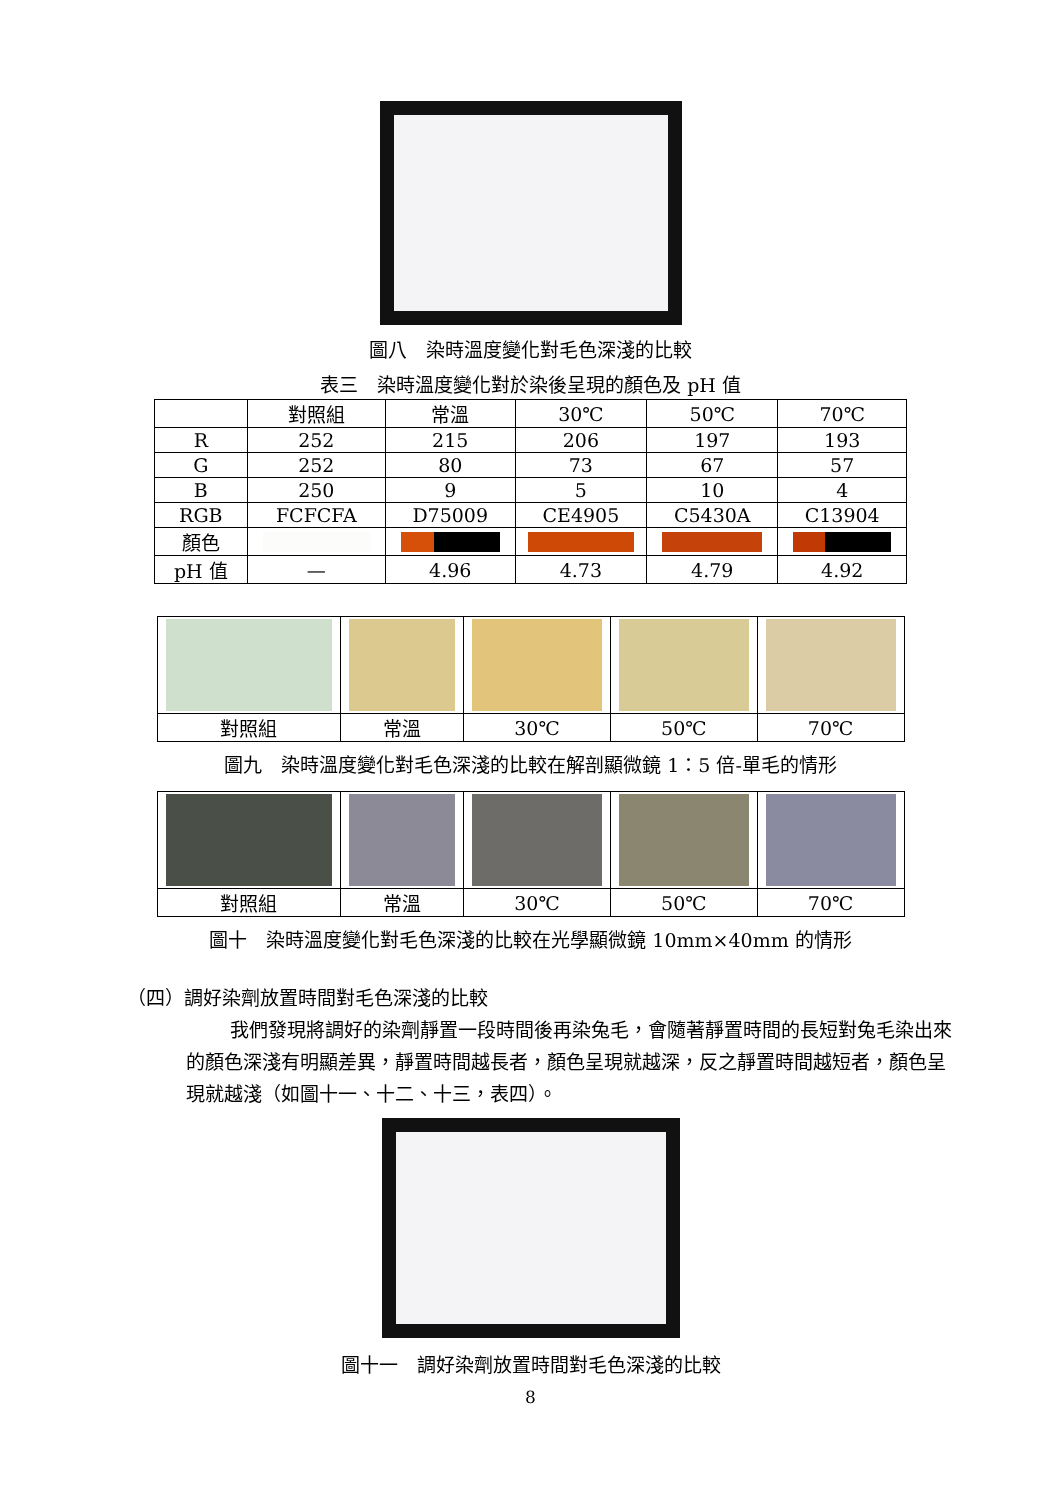圖八　染時溫度變化對毛色深淺的比較
表三　染時溫度變化對於染後呈現的顏色及 pH 值
| | 對照組 | 常溫 | 30℃ | 50℃ | 70℃ |
| --- | --- | --- | --- | --- | --- |
| R | 252 | 215 | 206 | 197 | 193 |
| G | 252 | 80 | 73 | 67 | 57 |
| B | 250 | 9 | 5 | 10 | 4 |
| RGB | FCFCFA | D75009 | CE4905 | C5430A | C13904 |
| 顏色 | | | | | |
| pH 值 | — | 4.96 | 4.73 | 4.79 | 4.92 |
| 對照組 | 常溫 | 30℃ | 50℃ | 70℃ |
圖九　染時溫度變化對毛色深淺的比較在解剖顯微鏡 1：5 倍-單毛的情形
| 對照組 | 常溫 | 30℃ | 50℃ | 70℃ |
圖十　染時溫度變化對毛色深淺的比較在光學顯微鏡 10mm×40mm 的情形
（四）調好染劑放置時間對毛色深淺的比較
我們發現將調好的染劑靜置一段時間後再染兔毛，會隨著靜置時間的長短對兔毛染出來的顏色深淺有明顯差異，靜置時間越長者，顏色呈現就越深，反之靜置時間越短者，顏色呈現就越淺（如圖十一、十二、十三，表四）。
圖十一　調好染劑放置時間對毛色深淺的比較
8